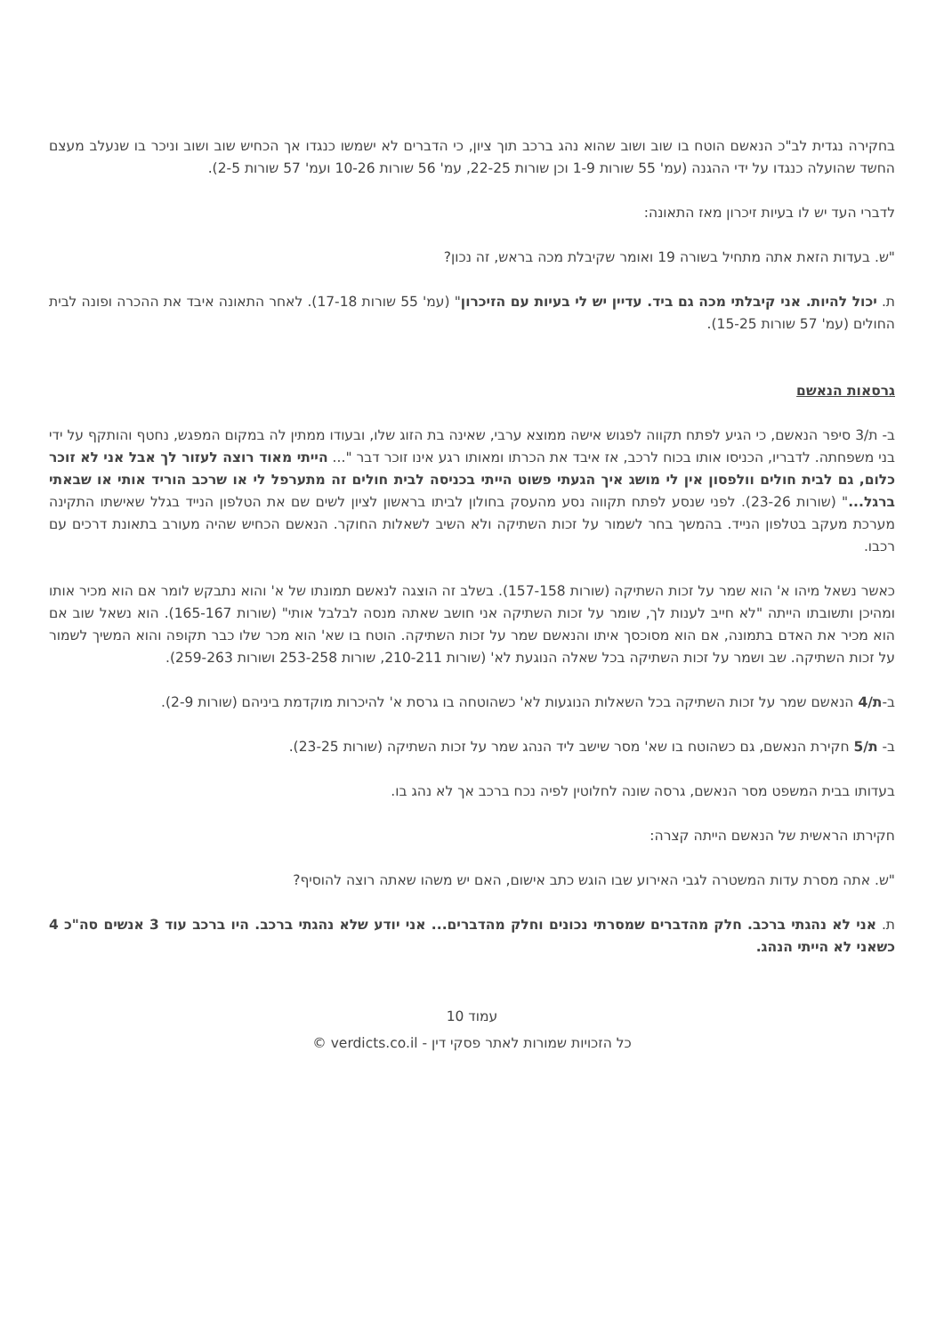בחקירה נגדית לב"כ הנאשם הוטח בו שוב ושוב שהוא נהג ברכב תוך ציון, כי הדברים לא ישמשו כנגדו אך הכחיש שוב ושוב וניכר בו שנעלב מעצם החשד שהועלה כנגדו על ידי ההגנה (עמ' 55 שורות 1-9 וכן שורות 22-25, עמ' 56 שורות 10-26 ועמ' 57 שורות 2-5).
לדברי העד יש לו בעיות זיכרון מאז התאונה:
"ש. בעדות הזאת אתה מתחיל בשורה 19 ואומר שקיבלת מכה בראש, זה נכון?
ת. יכול להיות. אני קיבלתי מכה גם ביד. עדיין יש לי בעיות עם הזיכרון" (עמ' 55 שורות 17-18). לאחר התאונה איבד את ההכרה ופונה לבית החולים (עמ' 57 שורות 15-25).
גרסאות הנאשם
ב- ת/3 סיפר הנאשם, כי הגיע לפתח תקווה לפגוש אישה ממוצא ערבי, שאינה בת הזוג שלו, ובעודו ממתין לה במקום המפגש, נחטף והותקף על ידי בני משפחתה. לדבריו, הכניסו אותו בכוח לרכב, אז איבד את הכרתו ומאותו רגע אינו זוכר דבר "... הייתי מאוד רוצה לעזור לך אבל אני לא זוכר כלום, גם לבית חולים וולפסון אין לי מושג איך הגעתי פשוט הייתי בכניסה לבית חולים זה מתערפל לי או שרכב הוריד אותי או שבאתי ברגל..." (שורות 23-26). לפני שנסע לפתח תקווה נסע מהעסק בחולון לביתו בראשון לציון לשים שם את הטלפון הנייד בגלל שאישתו התקינה מערכת מעקב בטלפון הנייד. בהמשך בחר לשמור על זכות השתיקה ולא השיב לשאלות החוקר. הנאשם הכחיש שהיה מעורב בתאונת דרכים עם רכבו.
כאשר נשאל מיהו א' הוא שמר על זכות השתיקה (שורות 157-158). בשלב זה הוצגה לנאשם תמונתו של א' והוא נתבקש לומר אם הוא מכיר אותו ומהיכן ותשובתו הייתה "לא חייב לענות לך, שומר על זכות השתיקה אני חושב שאתה מנסה לבלבל אותי" (שורות 165-167). הוא נשאל שוב אם הוא מכיר את האדם בתמונה, אם הוא מסוכסך איתו והנאשם שמר על זכות השתיקה. הוטח בו שא' הוא מכר שלו כבר תקופה והוא המשיך לשמור על זכות השתיקה. שב ושמר על זכות השתיקה בכל שאלה הנוגעת לא' (שורות 210-211, שורות 253-258 ושורות 259-263).
ב-ת/4 הנאשם שמר על זכות השתיקה בכל השאלות הנוגעות לא' כשהוטחה בו גרסת א' להיכרות מוקדמת ביניהם (שורות 2-9).
ב- ת/5 חקירת הנאשם, גם כשהוטח בו שא' מסר שישב ליד הנהג שמר על זכות השתיקה (שורות 23-25).
בעדותו בבית המשפט מסר הנאשם, גרסה שונה לחלוטין לפיה נכח ברכב אך לא נהג בו.
חקירתו הראשית של הנאשם הייתה קצרה:
"ש. אתה מסרת עדות המשטרה לגבי האירוע שבו הוגש כתב אישום, האם יש משהו שאתה רוצה להוסיף?
ת. אני לא נהגתי ברכב. חלק מהדברים שמסרתי נכונים וחלק מהדברים... אני יודע שלא נהגתי ברכב. היו ברכב עוד 3 אנשים סה"כ 4 כשאני לא הייתי הנהג.
עמוד 10
כל הזכויות שמורות לאתר פסקי דין - verdicts.co.il ©